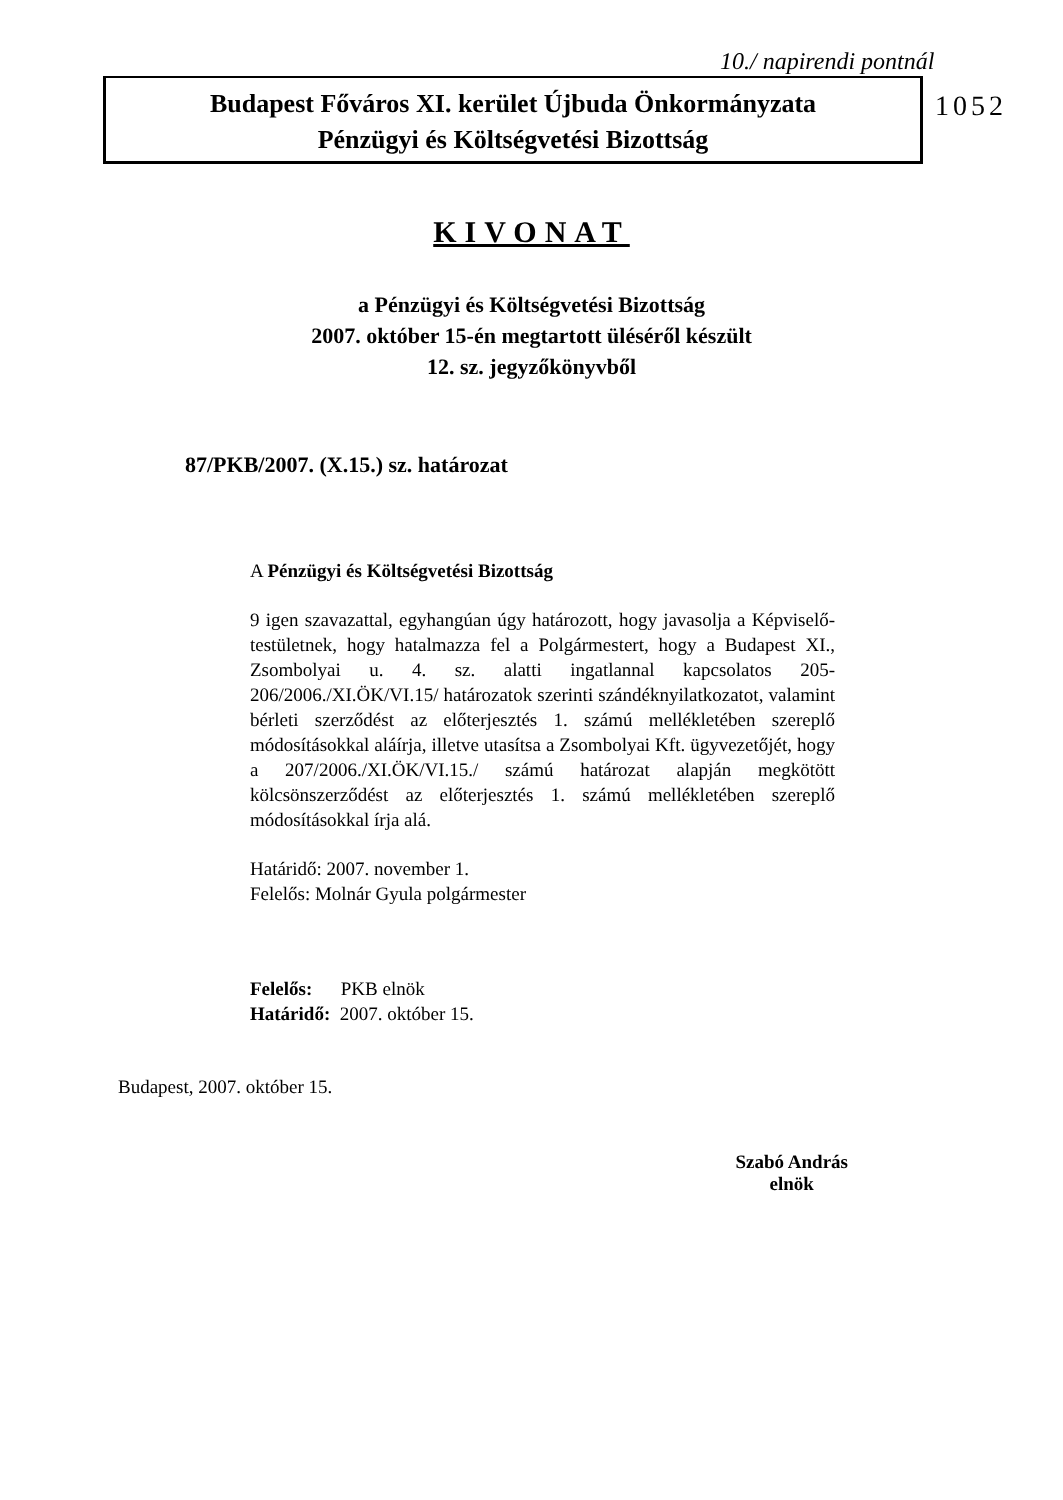10./ napirendi pontnál
Budapest Főváros XI. kerület Újbuda Önkormányzata
Pénzügyi és Költségvetési Bizottság
1052
KIVONAT
a Pénzügyi és Költségvetési Bizottság
2007. október 15-én megtartott üléséről készült
12. sz. jegyzőkönyvből
87/PKB/2007. (X.15.) sz. határozat
A Pénzügyi és Költségvetési Bizottság
9 igen szavazattal, egyhangúan úgy határozott, hogy javasolja a Képviselő-testületnek, hogy hatalmazza fel a Polgármestert, hogy a Budapest XI., Zsombolyai u. 4. sz. alatti ingatlannal kapcsolatos 205-206/2006./XI.ÖK/VI.15/ határozatok szerinti szándéknyilatkozatot, valamint bérleti szerződést az előterjesztés 1. számú mellékletében szereplő módosításokkal aláírja, illetve utasítsa a Zsombolyai Kft. ügyvezetőjét, hogy a 207/2006./XI.ÖK/VI.15./ számú határozat alapján megkötött kölcsönszerződést az előterjesztés 1. számú mellékletében szereplő módosításokkal írja alá.
Határidő: 2007. november 1.
Felelős: Molnár Gyula polgármester
Felelős: PKB elnök
Határidő: 2007. október 15.
Budapest, 2007. október 15.
Szabó András
elnök